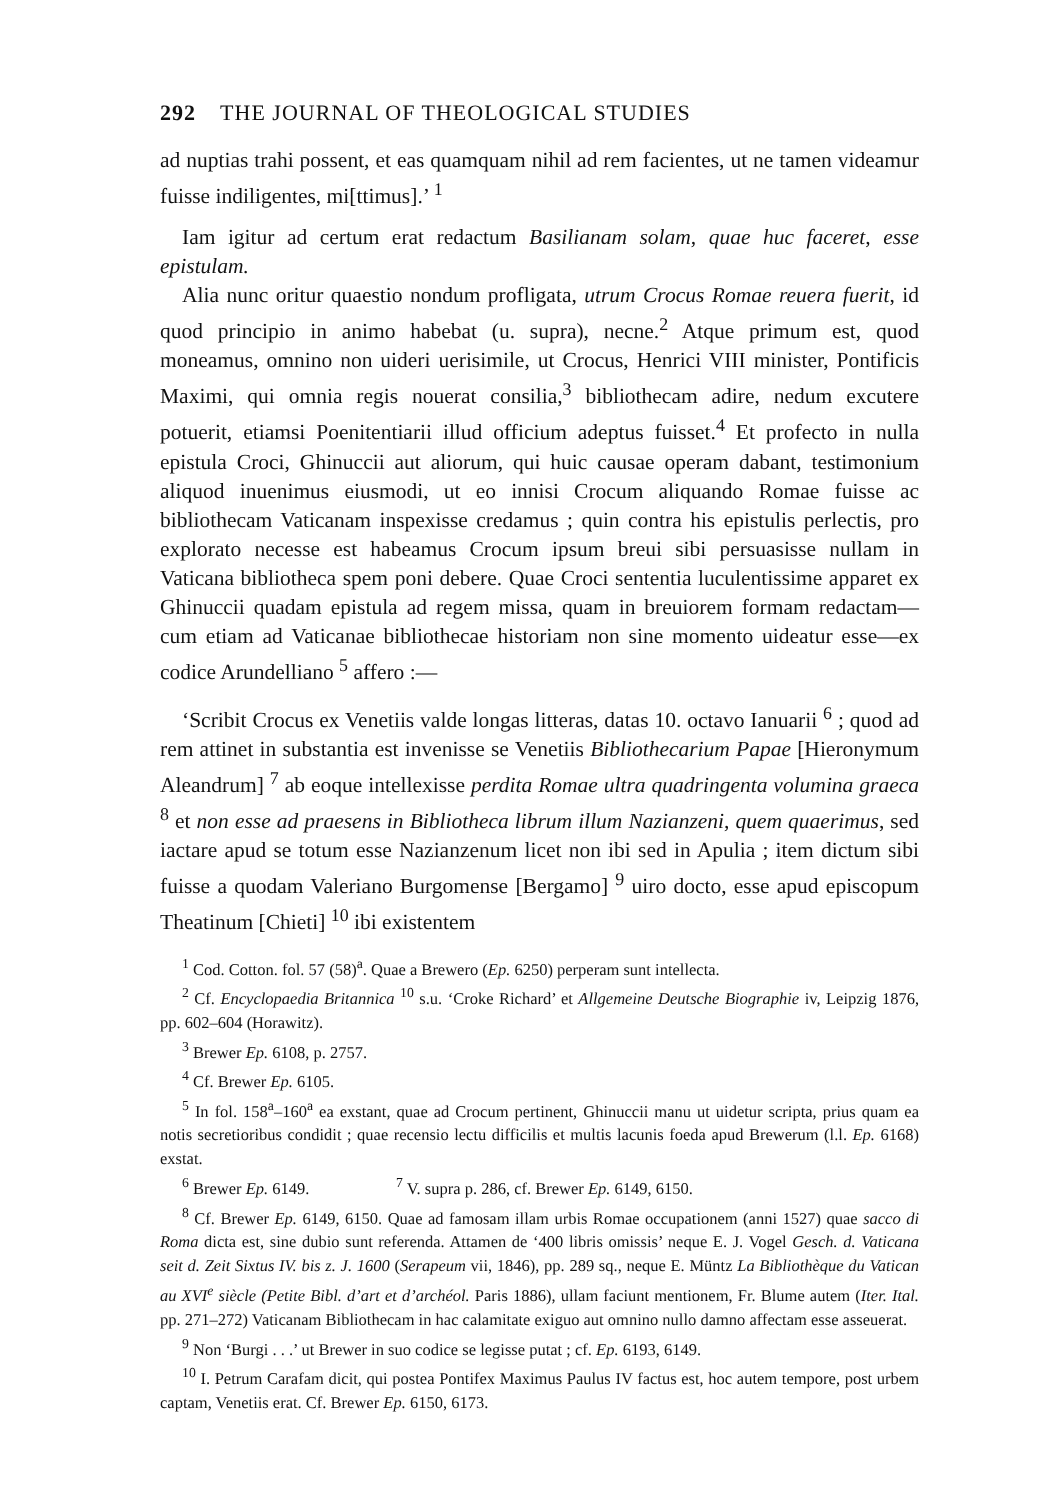292 THE JOURNAL OF THEOLOGICAL STUDIES
ad nuptias trahi possent, et eas quamquam nihil ad rem facientes, ut ne tamen videamur fuisse indiligentes, mi[ttimus].’ <sup>1</sup>
Iam igitur ad certum erat redactum Basilianam solam, quae huc faceret, esse epistulam.
Alia nunc oritur quaestio nondum profligata, utrum Crocus Romae reuera fuerit, id quod principio in animo habebat (u. supra), necne.<sup>2</sup> Atque primum est, quod moneamus, omnino non uideri uerisimile, ut Crocus, Henrici VIII minister, Pontificis Maximi, qui omnia regis nouerat consilia,<sup>3</sup> bibliothecam adire, nedum excutere potuerit, etiamsi Poenitentiarii illud officium adeptus fuisset.<sup>4</sup> Et profecto in nulla epistula Croci, Ghinuccii aut aliorum, qui huic causae operam dabant, testimonium aliquod inuenimus eiusmodi, ut eo innisi Crocum aliquando Romae fuisse ac bibliothecam Vaticanam inspexisse credamus ; quin contra his epistulis perlectis, pro explorato necesse est habeamus Crocum ipsum breui sibi persuasisse nullam in Vaticana bibliotheca spem poni debere. Quae Croci sententia luculentissime apparet ex Ghinuccii quadam epistula ad regem missa, quam in breuiorem formam redactam—cum etiam ad Vaticanae bibliothecae historiam non sine momento uideatur esse—ex codice Arundelliano <sup>5</sup> affero :—
‘Scribit Crocus ex Venetiis valde longas litteras, datas 10. octavo Ianuarii <sup>6</sup> ; quod ad rem attinet in substantia est invenisse se Venetiis Bibliothecarium Papae [Hieronymum Aleandrum] <sup>7</sup> ab eoque intellexisse perdita Romae ultra quadringenta volumina graeca <sup>8</sup> et non esse ad praesens in Bibliotheca librum illum Nazianzeni, quem quaerimus, sed iactare apud se totum esse Nazianzenum licet non ibi sed in Apulia ; item dictum sibi fuisse a quodam Valeriano Burgomense [Bergamo] <sup>9</sup> uiro docto, esse apud episcopum Theatinum [Chieti] <sup>10</sup> ibi existentem
<sup>1</sup> Cod. Cotton. fol. 57 (58)<sup>a</sup>. Quae a Brewero (Ep. 6250) perperam sunt intellecta.
<sup>2</sup> Cf. Encyclopaedia Britannica <sup>10</sup> s.u. ‘Croke Richard’ et Allgemeine Deutsche Biographie iv, Leipzig 1876, pp. 602–604 (Horawitz).
<sup>3</sup> Brewer Ep. 6108, p. 2757.
<sup>4</sup> Cf. Brewer Ep. 6105.
<sup>5</sup> In fol. 158<sup>a</sup>–160<sup>a</sup> ea exstant, quae ad Crocum pertinent, Ghinuccii manu ut uidetur scripta, prius quam ea notis secretioribus condidit ; quae recensio lectu difficilis et multis lacunis foeda apud Brewerum (l.l. Ep. 6168) exstat.
<sup>6</sup> Brewer Ep. 6149. <sup>7</sup> V. supra p. 286, cf. Brewer Ep. 6149, 6150.
<sup>8</sup> Cf. Brewer Ep. 6149, 6150. Quae ad famosam illam urbis Romae occupationem (anni 1527) quae sacco di Roma dicta est, sine dubio sunt referenda. Attamen de ‘400 libris omissis’ neque E. J. Vogel Gesch. d. Vaticana seit d. Zeit Sixtus IV. bis z. J. 1600 (Serapeum vii, 1846), pp. 289 sq., neque E. Müntz La Bibliothèque du Vatican au XVI<sup>e</sup> siècle (Petite Bibl. d’art et d’archéol. Paris 1886), ullam faciunt mentionem, Fr. Blume autem (Iter. Ital. pp. 271–272) Vaticanam Bibliothecam in hac calamitate exiguo aut omnino nullo damno affectam esse asseuerat.
<sup>9</sup> Non ‘Burgi . . .’ ut Brewer in suo codice se legisse putat ; cf. Ep. 6193, 6149.
<sup>10</sup> I. Petrum Carafam dicit, qui postea Pontifex Maximus Paulus IV factus est, hoc autem tempore, post urbem captam, Venetiis erat. Cf. Brewer Ep. 6150, 6173.